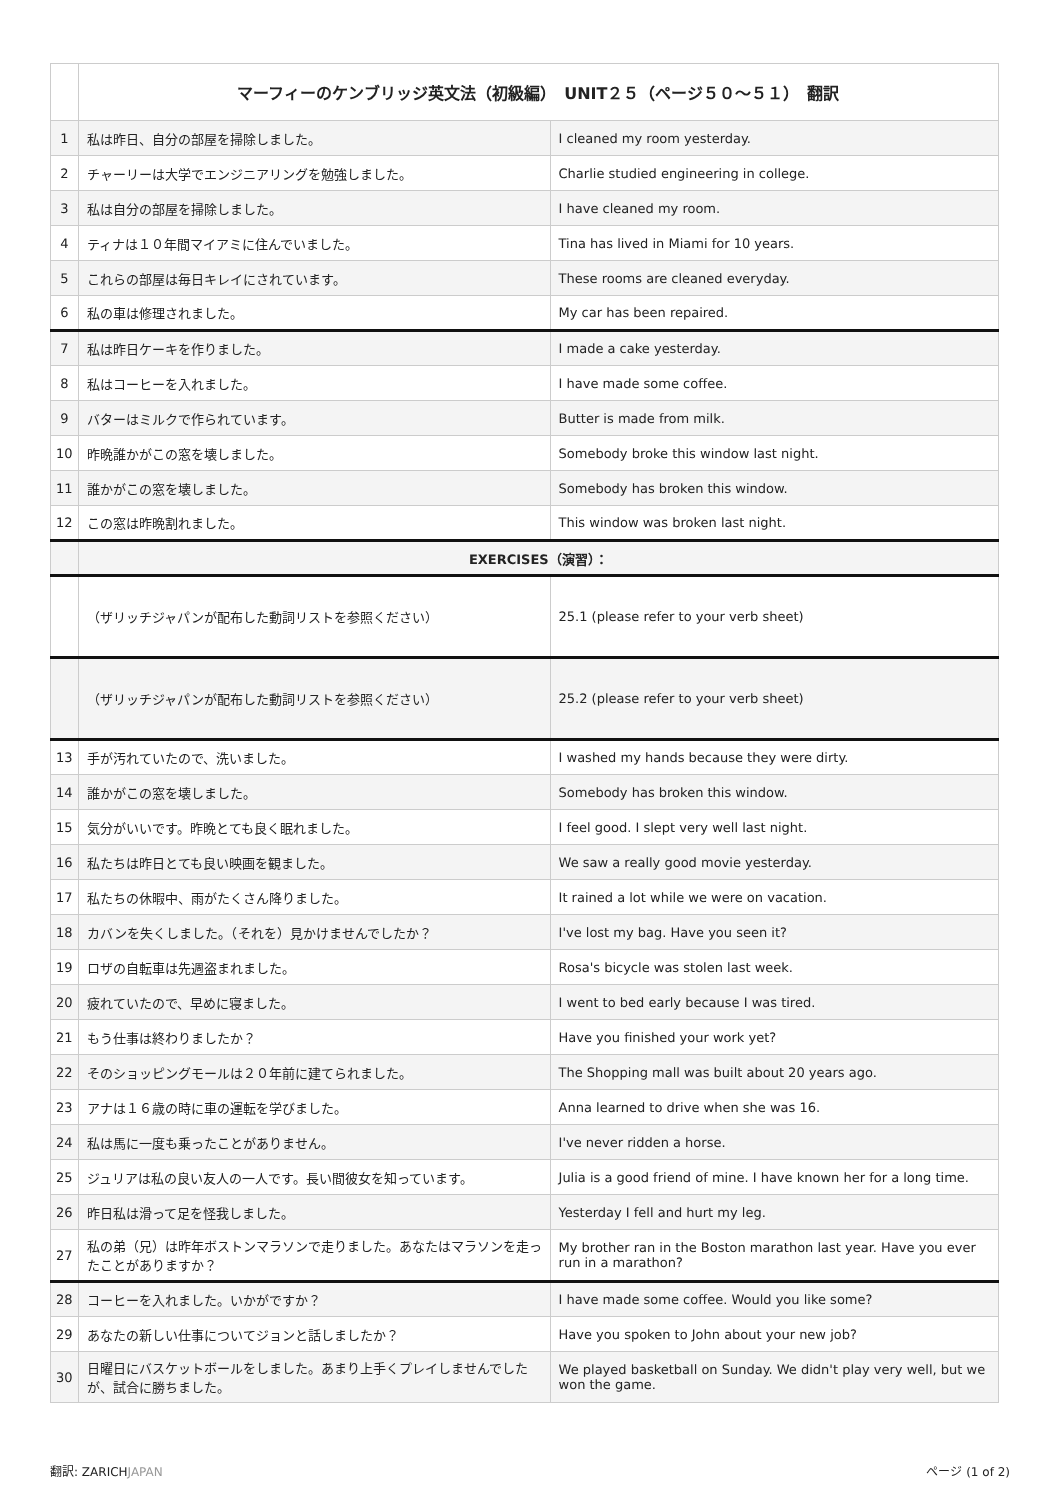| | マーフィーのケンブリッジ英文法（初級編） UNIT２５（ページ５０〜５１） 翻訳 | |
| 1 | 私は昨日、自分の部屋を掃除しました。 | I cleaned my room yesterday. |
| 2 | チャーリーは大学でエンジニアリングを勉強しました。 | Charlie studied engineering in college. |
| 3 | 私は自分の部屋を掃除しました。 | I have cleaned my room. |
| 4 | ティナは１０年間マイアミに住んでいました。 | Tina has lived in Miami for 10 years. |
| 5 | これらの部屋は毎日キレイにされています。 | These rooms are cleaned everyday. |
| 6 | 私の車は修理されました。 | My car has been repaired. |
| 7 | 私は昨日ケーキを作りました。 | I made a cake yesterday. |
| 8 | 私はコーヒーを入れました。 | I have made some coffee. |
| 9 | バターはミルクで作られています。 | Butter is made from milk. |
| 10 | 昨晩誰かがこの窓を壊しました。 | Somebody broke this window last night. |
| 11 | 誰かがこの窓を壊しました。 | Somebody has broken this window. |
| 12 | この窓は昨晩割れました。 | This window was broken last night. |
| | EXERCISES（演習）： | |
| | （ザリッチジャパンが配布した動詞リストを参照ください） | 25.1 (please refer to your verb sheet) |
| | （ザリッチジャパンが配布した動詞リストを参照ください） | 25.2 (please refer to your verb sheet) |
| 13 | 手が汚れていたので、洗いました。 | I washed my hands because they were dirty. |
| 14 | 誰かがこの窓を壊しました。 | Somebody has broken this window. |
| 15 | 気分がいいです。昨晩とても良く眠れました。 | I feel good. I slept very well last night. |
| 16 | 私たちは昨日とても良い映画を観ました。 | We saw a really good movie yesterday. |
| 17 | 私たちの休暇中、雨がたくさん降りました。 | It rained a lot while we were on vacation. |
| 18 | カバンを失くしました。（それを）見かけませんでしたか？ | I've lost my bag. Have you seen it? |
| 19 | ロザの自転車は先週盗まれました。 | Rosa's bicycle was stolen last week. |
| 20 | 疲れていたので、早めに寝ました。 | I went to bed early because I was tired. |
| 21 | もう仕事は終わりましたか？ | Have you finished your work yet? |
| 22 | そのショッピングモールは２０年前に建てられました。 | The Shopping mall was built about 20 years ago. |
| 23 | アナは１６歳の時に車の運転を学びました。 | Anna learned to drive when she was 16. |
| 24 | 私は馬に一度も乗ったことがありません。 | I've never ridden a horse. |
| 25 | ジュリアは私の良い友人の一人です。長い間彼女を知っています。 | Julia is a good friend of mine. I have known her for a long time. |
| 26 | 昨日私は滑って足を怪我しました。 | Yesterday I fell and hurt my leg. |
| 27 | 私の弟（兄）は昨年ボストンマラソンで走りました。あなたはマラソンを走ったことがありますか？ | My brother ran in the Boston marathon last year. Have you ever run in a marathon? |
| 28 | コーヒーを入れました。いかがですか？ | I have made some coffee. Would you like some? |
| 29 | あなたの新しい仕事についてジョンと話しましたか？ | Have you spoken to John about your new job? |
| 30 | 日曜日にバスケットボールをしました。あまり上手くプレイしませんでしたが、試合に勝ちました。 | We played basketball on Sunday. We didn't play very well, but we won the game. |
翻訳: ZARICHJAPAN ページ (1 of 2)